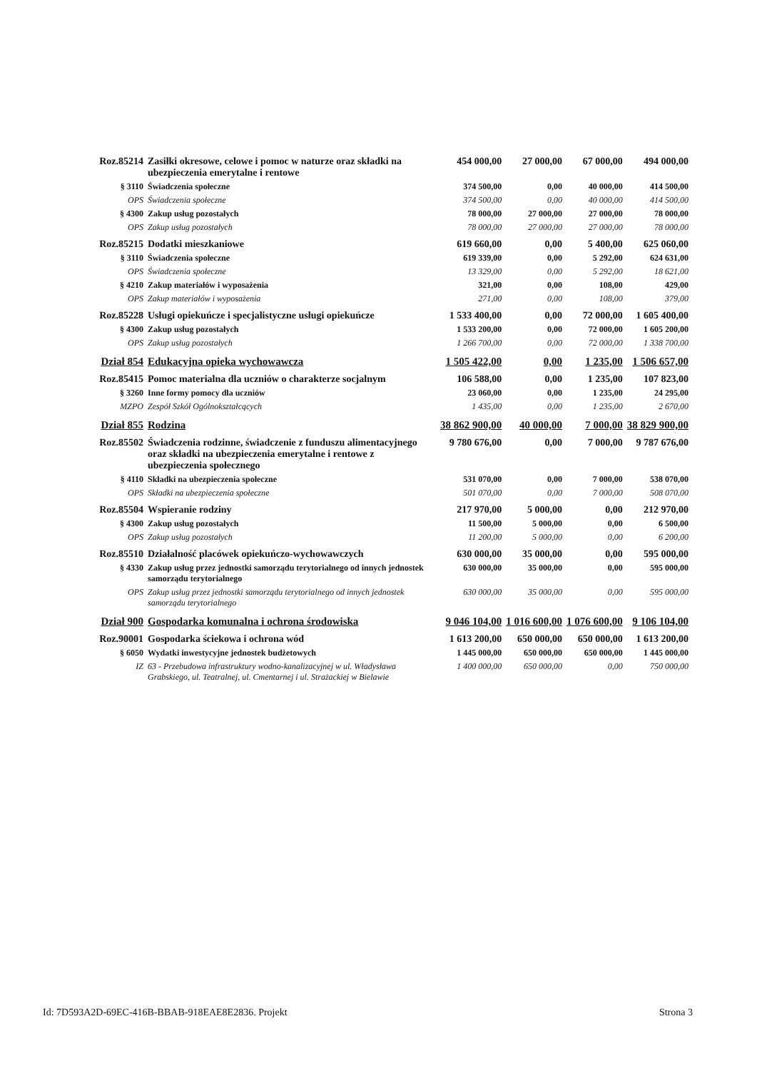| Roz.85214 | Zasiłki okresowe, celowe i pomoc w naturze oraz składki na ubezpieczenia emerytalne i rentowe | 454 000,00 | 27 000,00 | 67 000,00 | 494 000,00 |
| § 3110 | Świadczenia społeczne | 374 500,00 | 0,00 | 40 000,00 | 414 500,00 |
| OPS | Świadczenia społeczne | 374 500,00 | 0,00 | 40 000,00 | 414 500,00 |
| § 4300 | Zakup usług pozostałych | 78 000,00 | 27 000,00 | 27 000,00 | 78 000,00 |
| OPS | Zakup usług pozostałych | 78 000,00 | 27 000,00 | 27 000,00 | 78 000,00 |
| Roz.85215 | Dodatki mieszkaniowe | 619 660,00 | 0,00 | 5 400,00 | 625 060,00 |
| § 3110 | Świadczenia społeczne | 619 339,00 | 0,00 | 5 292,00 | 624 631,00 |
| OPS | Świadczenia społeczne | 13 329,00 | 0,00 | 5 292,00 | 18 621,00 |
| § 4210 | Zakup materiałów i wyposażenia | 321,00 | 0,00 | 108,00 | 429,00 |
| OPS | Zakup materiałów i wyposażenia | 271,00 | 0,00 | 108,00 | 379,00 |
| Roz.85228 | Usługi opiekuńcze i specjalistyczne usługi opiekuńcze | 1 533 400,00 | 0,00 | 72 000,00 | 1 605 400,00 |
| § 4300 | Zakup usług pozostałych | 1 533 200,00 | 0,00 | 72 000,00 | 1 605 200,00 |
| OPS | Zakup usług pozostałych | 1 266 700,00 | 0,00 | 72 000,00 | 1 338 700,00 |
| Dział 854 | Edukacyjna opieka wychowawcza | 1 505 422,00 | 0,00 | 1 235,00 | 1 506 657,00 |
| Roz.85415 | Pomoc materialna dla uczniów o charakterze socjalnym | 106 588,00 | 0,00 | 1 235,00 | 107 823,00 |
| § 3260 | Inne formy pomocy dla uczniów | 23 060,00 | 0,00 | 1 235,00 | 24 295,00 |
| MZPO | Zespół Szkół Ogólnokształcących | 1 435,00 | 0,00 | 1 235,00 | 2 670,00 |
| Dział 855 | Rodzina | 38 862 900,00 | 40 000,00 | 7 000,00 | 38 829 900,00 |
| Roz.85502 | Świadczenia rodzinne, świadczenie z funduszu alimentacyjnego oraz składki na ubezpieczenia emerytalne i rentowe z ubezpieczenia społecznego | 9 780 676,00 | 0,00 | 7 000,00 | 9 787 676,00 |
| § 4110 | Składki na ubezpieczenia społeczne | 531 070,00 | 0,00 | 7 000,00 | 538 070,00 |
| OPS | Składki na ubezpieczenia społeczne | 501 070,00 | 0,00 | 7 000,00 | 508 070,00 |
| Roz.85504 | Wspieranie rodziny | 217 970,00 | 5 000,00 | 0,00 | 212 970,00 |
| § 4300 | Zakup usług pozostałych | 11 500,00 | 5 000,00 | 0,00 | 6 500,00 |
| OPS | Zakup usług pozostałych | 11 200,00 | 5 000,00 | 0,00 | 6 200,00 |
| Roz.85510 | Działalność placówek opiekuńczo-wychowawczych | 630 000,00 | 35 000,00 | 0,00 | 595 000,00 |
| § 4330 | Zakup usług przez jednostki samorządu terytorialnego od innych jednostek samorządu terytorialnego | 630 000,00 | 35 000,00 | 0,00 | 595 000,00 |
| OPS | Zakup usług przez jednostki samorządu terytorialnego od innych jednostek samorządu terytorialnego | 630 000,00 | 35 000,00 | 0,00 | 595 000,00 |
| Dział 900 | Gospodarka komunalna i ochrona środowiska | 9 046 104,00 | 1 016 600,00 | 1 076 600,00 | 9 106 104,00 |
| Roz.90001 | Gospodarka ściekowa i ochrona wód | 1 613 200,00 | 650 000,00 | 650 000,00 | 1 613 200,00 |
| § 6050 | Wydatki inwestycyjne jednostek budżetowych | 1 445 000,00 | 650 000,00 | 650 000,00 | 1 445 000,00 |
| IZ | 63 - Przebudowa infrastruktury wodno-kanalizacyjnej w ul. Władysława Grabskiego, ul. Teatralnej, ul. Cmentarnej i ul. Strażackiej w Bielawie | 1 400 000,00 | 650 000,00 | 0,00 | 750 000,00 |
Id: 7D593A2D-69EC-416B-BBAB-918EAE8E2836. Projekt Strona 3